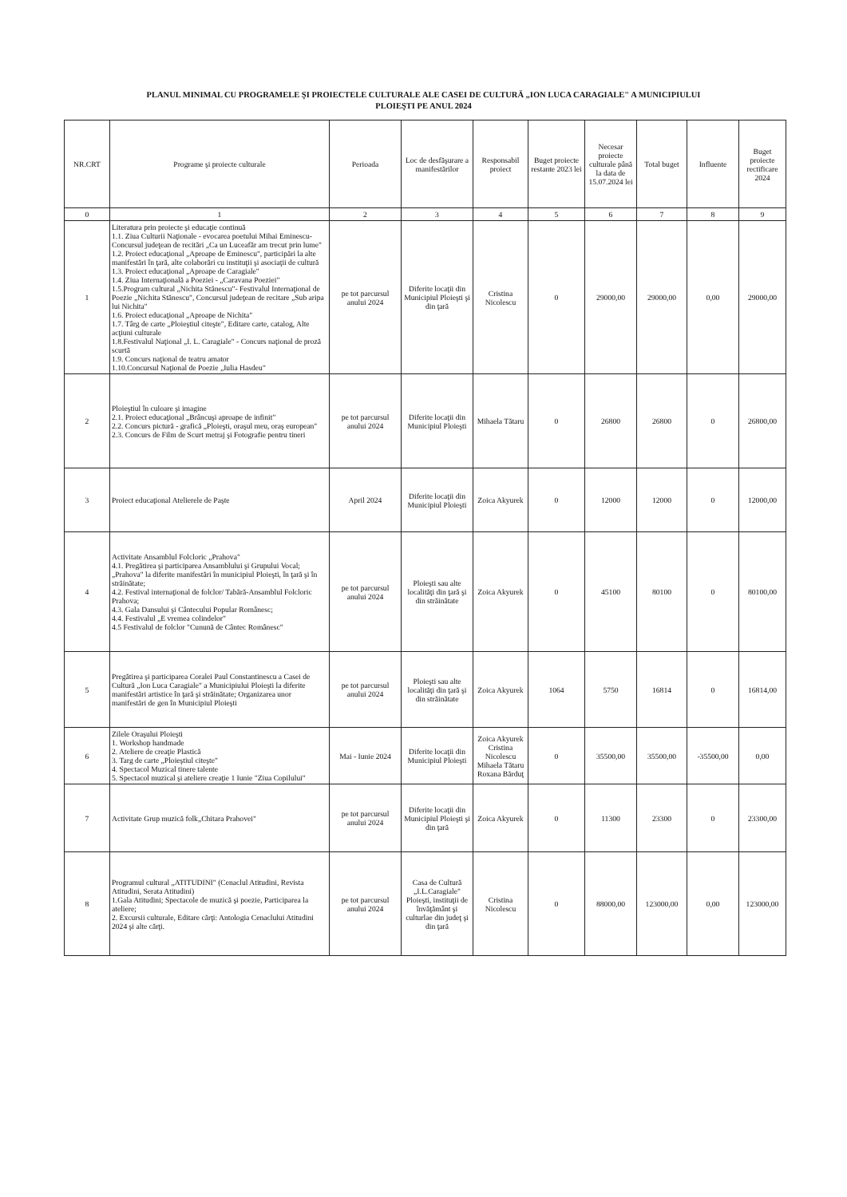PLANUL MINIMAL CU PROGRAMELE ŞI PROIECTELE CULTURALE ALE CASEI DE CULTURĂ „ION LUCA CARAGIALE" A MUNICIPIULUI
PLOIEŞTI PE ANUL 2024
| NR.CRT | Programe şi proiecte culturale | Perioada | Loc de desfăşurare a manifestărilor | Responsabil proiect | Buget proiecte restante 2023 lei | Necesar proiecte culturale până la data de 15.07.2024 lei | Total buget | Influente | Buget proiecte rectificare 2024 |
| --- | --- | --- | --- | --- | --- | --- | --- | --- | --- |
| 0 | 1 | 2 | 3 | 4 | 5 | 6 | 7 | 8 | 9 |
| 1 | Literatura prin proiecte şi educaţie continuă 1.1. Ziua Culturii Naţionale - evocarea poetului Mihai Eminescu-Concursul judeţean de recitări „Ca un Luceafăr am trecut prin lume" 1.2. Proiect educaţional „Aproape de Eminescu", participări la alte manifestări în ţară, alte colaborări cu instituţii şi asociaţii de cultură 1.3. Proiect educaţional „Aproape de Caragiale" 1.4. Ziua Internaţională a Poeziei - „Caravana Poeziei" 1.5.Program cultural „Nichita Stănescu"- Festivalul Internaţional de Poezie „Nichita Stănescu", Concursul judeţean de recitare „Sub aripa lui Nichita" 1.6. Proiect educaţional „Aproape de Nichita" 1.7. Târg de carte „Ploieştiul citeşte", Editare carte, catalog, Alte acţiuni culturale 1.8.Festivalul Naţional „I. L. Caragiale" - Concurs naţional de proză scurtă 1.9. Concurs naţional de teatru amator 1.10.Concursul Naţional de Poezie „Iulia Hasdeu" | pe tot parcursul anului 2024 | Diferite locaţii din Municipiul Ploieşti şi din ţară | Cristina Nicolescu | 0 | 29000,00 | 29000,00 | 0,00 | 29000,00 |
| 2 | Ploieştiul în culoare şi imagine 2.1. Proiect educaţional „Brâncuşi aproape de infinit" 2.2. Concurs pictură - grafică „Ploieşti, oraşul meu, oraş european" 2.3. Concurs de Film de Scurt metraj şi Fotografie pentru tineri | pe tot parcursul anului 2024 | Diferite locaţii din Municipiul Ploieşti | Mihaela Tătaru | 0 | 26800 | 26800 | 0 | 26800,00 |
| 3 | Proiect educaţional Atelierele de Paşte | April 2024 | Diferite locaţii din Municipiul Ploieşti | Zoica Akyurek | 0 | 12000 | 12000 | 0 | 12000,00 |
| 4 | Activitate Ansamblul Folcloric „Prahova" 4.1. Pregătirea şi participarea Ansamblului şi Grupului Vocal; „Prahova" la diferite manifestări în municipiul Ploieşti, în ţară şi în străinătate; 4.2. Festival internaţional de folclor/ Tabără-Ansamblul Folcloric Prahova; 4.3. Gala Dansului şi Cântecului Popular Românesc; 4.4. Festivalul „E vremea colindelor" 4.5 Festivalul de folclor "Cunună de Cântec Românesc" | pe tot parcursul anului 2024 | Ploieşti sau alte localităţi din ţară şi din străinătate | Zoica Akyurek | 0 | 45100 | 80100 | 0 | 80100,00 |
| 5 | Pregătirea şi participarea Coralei Paul Constantinescu a Casei de Cultură „Ion Luca Caragiale" a Municipiului Ploieşti la diferite manifestări artistice în ţară şi străinătate; Organizarea unor manifestări de gen în Municipiul Ploieşti | pe tot parcursul anului 2024 | Ploieşti sau alte localităţi din ţară şi din străinătate | Zoica Akyurek | 1064 | 5750 | 16814 | 0 | 16814,00 |
| 6 | Zilele Oraşului Ploieşti 1. Workshop handmade 2. Ateliere de creaţie Plastică 3. Targ de carte „Ploieştiul citeşte" 4. Spectacol Muzical tinere talente 5. Spectacol muzical şi ateliere creaţie 1 Iunie "Ziua Copilului" | Mai - Iunie 2024 | Diferite locaţii din Municipiul Ploieşti | Zoica Akyurek Cristina Nicolescu Mihaela Tătaru Roxana Bărduţ | 0 | 35500,00 | 35500,00 | -35500,00 | 0,00 |
| 7 | Activitate Grup muzică folk„Chitara Prahovei" | pe tot parcursul anului 2024 | Diferite locaţii din Municipiul Ploieşti şi din ţară | Zoica Akyurek | 0 | 11300 | 23300 | 0 | 23300,00 |
| 8 | Programul cultural „ATITUDINI" (Cenaclul Atitudini, Revista Atitudini, Serata Atitudini) 1.Gala Atitudini; Spectacole de muzică şi poezie, Participarea la ateliere; 2. Excursii culturale, Editare cărţi: Antologia Cenaclului Atitudini 2024 şi alte cărţi. | pe tot parcursul anului 2024 | Casa de Cultură „I.L.Caragiale" Ploieşti, instituţii de învăţământ şi culturlae din judeţ şi din ţară | Cristina Nicolescu | 0 | 88000,00 | 123000,00 | 0,00 | 123000,00 |